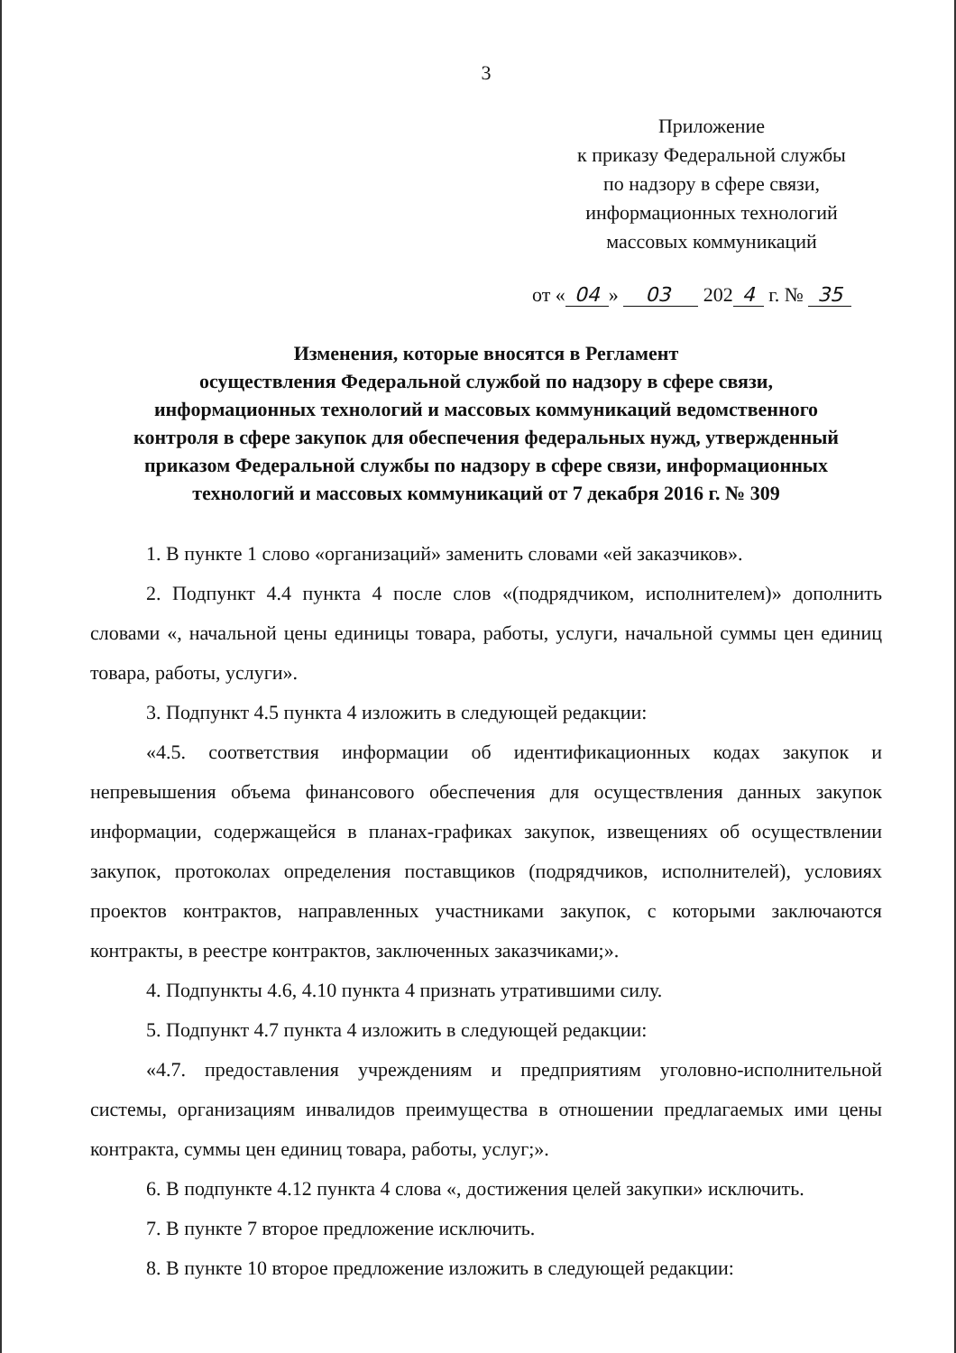3
Приложение
к приказу Федеральной службы
по надзору в сфере связи,
информационных технологий
массовых коммуникаций
от « 04 » 03 202 4 г. № 35
Изменения, которые вносятся в Регламент
осуществления Федеральной службой по надзору в сфере связи,
информационных технологий и массовых коммуникаций ведомственного
контроля в сфере закупок для обеспечения федеральных нужд, утвержденный
приказом Федеральной службы по надзору в сфере связи, информационных
технологий и массовых коммуникаций от 7 декабря 2016 г. № 309
1. В пункте 1 слово «организаций» заменить словами «ей заказчиков».
2. Подпункт 4.4 пункта 4 после слов «(подрядчиком, исполнителем)» дополнить словами «, начальной цены единицы товара, работы, услуги, начальной суммы цен единиц товара, работы, услуги».
3. Подпункт 4.5 пункта 4 изложить в следующей редакции:
«4.5. соответствия информации об идентификационных кодах закупок и непревышения объема финансового обеспечения для осуществления данных закупок информации, содержащейся в планах-графиках закупок, извещениях об осуществлении закупок, протоколах определения поставщиков (подрядчиков, исполнителей), условиях проектов контрактов, направленных участниками закупок, с которыми заключаются контракты, в реестре контрактов, заключенных заказчиками;».
4. Подпункты 4.6, 4.10 пункта 4 признать утратившими силу.
5. Подпункт 4.7 пункта 4 изложить в следующей редакции:
«4.7. предоставления учреждениям и предприятиям уголовно-исполнительной системы, организациям инвалидов преимущества в отношении предлагаемых ими цены контракта, суммы цен единиц товара, работы, услуг;».
6. В подпункте 4.12 пункта 4 слова «, достижения целей закупки» исключить.
7. В пункте 7 второе предложение исключить.
8. В пункте 10 второе предложение изложить в следующей редакции: